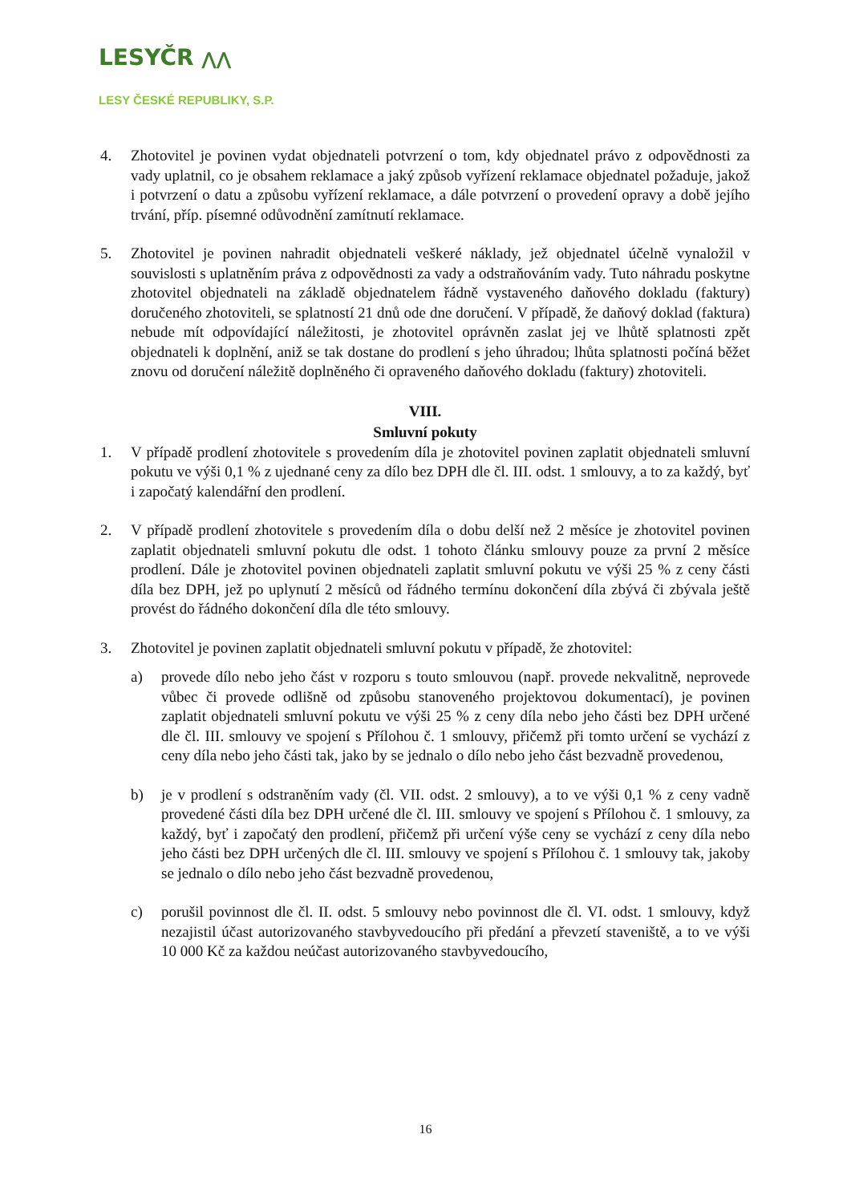LESYČR ⋀⋀
LESY ČESKÉ REPUBLIKY, S.P.
4. Zhotovitel je povinen vydat objednateli potvrzení o tom, kdy objednatel právo z odpovědnosti za vady uplatnil, co je obsahem reklamace a jaký způsob vyřízení reklamace objednatel požaduje, jakož i potvrzení o datu a způsobu vyřízení reklamace, a dále potvrzení o provedení opravy a době jejího trvání, příp. písemné odůvodnění zamítnutí reklamace.
5. Zhotovitel je povinen nahradit objednateli veškeré náklady, jež objednatel účelně vynaložil v souvislosti s uplatněním práva z odpovědnosti za vady a odstraňováním vady. Tuto náhradu poskytne zhotovitel objednateli na základě objednatelem řádně vystaveného daňového dokladu (faktury) doručeného zhotoviteli, se splatností 21 dnů ode dne doručení. V případě, že daňový doklad (faktura) nebude mít odpovídající náležitosti, je zhotovitel oprávněn zaslat jej ve lhůtě splatnosti zpět objednateli k doplnění, aniž se tak dostane do prodlení s jeho úhradou; lhůta splatnosti počíná běžet znovu od doručení náležitě doplněného či opraveného daňového dokladu (faktury) zhotoviteli.
VIII.
Smluvní pokuty
1. V případě prodlení zhotovitele s provedením díla je zhotovitel povinen zaplatit objednateli smluvní pokutu ve výši 0,1 % z ujednané ceny za dílo bez DPH dle čl. III. odst. 1 smlouvy, a to za každý, byť i započatý kalendářní den prodlení.
2. V případě prodlení zhotovitele s provedením díla o dobu delší než 2 měsíce je zhotovitel povinen zaplatit objednateli smluvní pokutu dle odst. 1 tohoto článku smlouvy pouze za první 2 měsíce prodlení. Dále je zhotovitel povinen objednateli zaplatit smluvní pokutu ve výši 25 % z ceny části díla bez DPH, jež po uplynutí 2 měsíců od řádného termínu dokončení díla zbývá či zbývala ještě provést do řádného dokončení díla dle této smlouvy.
3. Zhotovitel je povinen zaplatit objednateli smluvní pokutu v případě, že zhotovitel:
a) provede dílo nebo jeho část v rozporu s touto smlouvou (např. provede nekvalitně, neprovede vůbec či provede odlišně od způsobu stanoveného projektovou dokumentací), je povinen zaplatit objednateli smluvní pokutu ve výši 25 % z ceny díla nebo jeho části bez DPH určené dle čl. III. smlouvy ve spojení s Přílohou č. 1 smlouvy, přičemž při tomto určení se vychází z ceny díla nebo jeho části tak, jako by se jednalo o dílo nebo jeho část bezvadně provedenou,
b) je v prodlení s odstraněním vady (čl. VII. odst. 2 smlouvy), a to ve výši 0,1 % z ceny vadně provedené části díla bez DPH určené dle čl. III. smlouvy ve spojení s Přílohou č. 1 smlouvy, za každý, byť i započatý den prodlení, přičemž při určení výše ceny se vychází z ceny díla nebo jeho části bez DPH určených dle čl. III. smlouvy ve spojení s Přílohou č. 1 smlouvy tak, jakoby se jednalo o dílo nebo jeho část bezvadně provedenou,
c) porušil povinnost dle čl. II. odst. 5 smlouvy nebo povinnost dle čl. VI. odst. 1 smlouvy, když nezajistil účast autorizovaného stavbyvedoucího při předání a převzetí staveniště, a to ve výši 10 000 Kč za každou neúčast autorizovaného stavbyvedoucího,
16